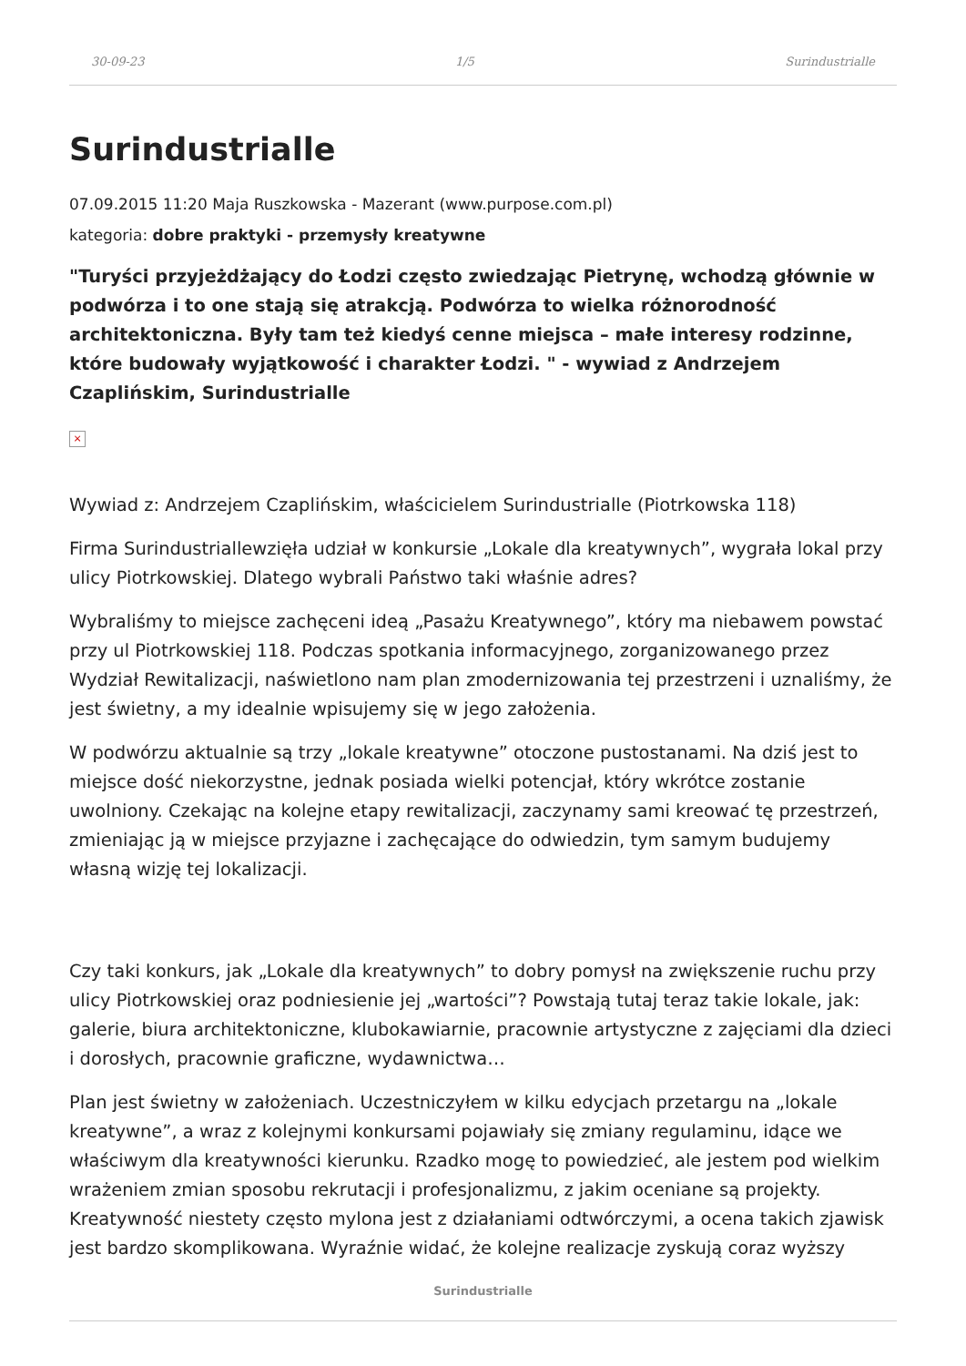30-09-23 1/5 Surindustrialle
Surindustrialle
07.09.2015 11:20 Maja Ruszkowska - Mazerant (www.purpose.com.pl)
kategoria: dobre praktyki - przemysły kreatywne
"Turyści przyjeżdżający do Łodzi często zwiedzając Pietrynę, wchodzą głównie w podwórza i to one stają się atrakcją. Podwórza to wielka różnorodność architektoniczna. Były tam też kiedyś cenne miejsca – małe interesy rodzinne, które budowały wyjątkowość i charakter Łodzi. " - wywiad z Andrzejem Czaplińskim, Surindustrialle
×
Wywiad z: Andrzejem Czaplińskim, właścicielem Surindustrialle (Piotrkowska 118)
Firma Surindustriallewzięła udział w konkursie „Lokale dla kreatywnych”, wygrała lokal przy ulicy Piotrkowskiej. Dlatego wybrali Państwo taki właśnie adres?
Wybraliśmy to miejsce zachęceni ideą „Pasażu Kreatywnego”, który ma niebawem powstać przy ul Piotrkowskiej 118. Podczas spotkania informacyjnego, zorganizowanego przez Wydział Rewitalizacji, naświetlono nam plan zmodernizowania tej przestrzeni i uznaliśmy, że jest świetny, a my idealnie wpisujemy się w jego założenia.
W podwórzu aktualnie są trzy „lokale kreatywne” otoczone pustostanami. Na dziś jest to miejsce dość niekorzystne, jednak posiada wielki potencjał, który wkrótce zostanie uwolniony. Czekając na kolejne etapy rewitalizacji, zaczynamy sami kreować tę przestrzeń, zmieniając ją w miejsce przyjazne i zachęcające do odwiedzin, tym samym budujemy własną wizję tej lokalizacji.
Czy taki konkurs, jak „Lokale dla kreatywnych” to dobry pomysł na zwiększenie ruchu przy ulicy Piotrkowskiej oraz podniesienie jej „wartości”? Powstają tutaj teraz takie lokale, jak: galerie, biura architektoniczne, klubokawiarnie, pracownie artystyczne z zajęciami dla dzieci i dorosłych, pracownie graficzne, wydawnictwa…
Plan jest świetny w założeniach. Uczestniczyłem w kilku edycjach przetargu na „lokale kreatywne”, a wraz z kolejnymi konkursami pojawiały się zmiany regulaminu, idące we właściwym dla kreatywności kierunku. Rzadko mogę to powiedzieć, ale jestem pod wielkim wrażeniem zmian sposobu rekrutacji i profesjonalizmu, z jakim oceniane są projekty. Kreatywność niestety często mylona jest z działaniami odtwórczymi, a ocena takich zjawisk jest bardzo skomplikowana. Wyraźnie widać, że kolejne realizacje zyskują coraz wyższy
Surindustrialle